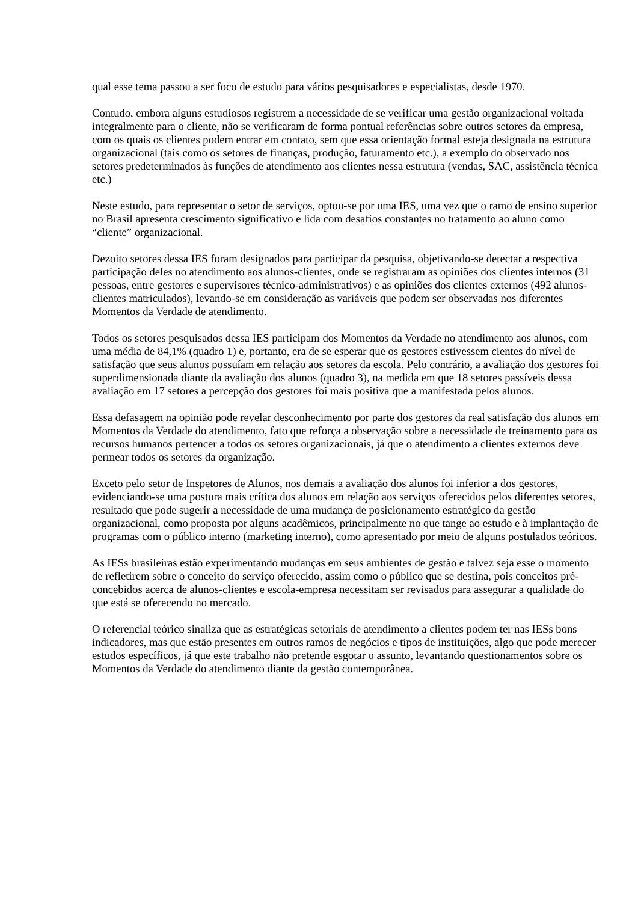qual esse tema passou a ser foco de estudo para vários pesquisadores e especialistas, desde 1970.
Contudo, embora alguns estudiosos registrem a necessidade de se verificar uma gestão organizacional voltada integralmente para o cliente, não se verificaram de forma pontual referências sobre outros setores da empresa, com os quais os clientes podem entrar em contato, sem que essa orientação formal esteja designada na estrutura organizacional (tais como os setores de finanças, produção, faturamento etc.), a exemplo do observado nos setores predeterminados às funções de atendimento aos clientes nessa estrutura (vendas, SAC, assistência técnica etc.)
Neste estudo, para representar o setor de serviços, optou-se por uma IES, uma vez que o ramo de ensino superior no Brasil apresenta crescimento significativo e lida com desafios constantes no tratamento ao aluno como “cliente” organizacional.
Dezoito setores dessa IES foram designados para participar da pesquisa, objetivando-se detectar a respectiva participação deles no atendimento aos alunos-clientes, onde se registraram as opiniões dos clientes internos (31 pessoas, entre gestores e supervisores técnico-administrativos) e as opiniões dos clientes externos (492 alunos-clientes matriculados), levando-se em consideração as variáveis que podem ser observadas nos diferentes Momentos da Verdade de atendimento.
Todos os setores pesquisados dessa IES participam dos Momentos da Verdade no atendimento aos alunos, com uma média de 84,1% (quadro 1) e, portanto, era de se esperar que os gestores estivessem cientes do nível de satisfação que seus alunos possuíam em relação aos setores da escola. Pelo contrário, a avaliação dos gestores foi superdimensionada diante da avaliação dos alunos (quadro 3), na medida em que 18 setores passíveis dessa avaliação em 17 setores a percepção dos gestores foi mais positiva que a manifestada pelos alunos.
Essa defasagem na opinião pode revelar desconhecimento por parte dos gestores da real satisfação dos alunos em Momentos da Verdade do atendimento, fato que reforça a observação sobre a necessidade de treinamento para os recursos humanos pertencer a todos os setores organizacionais, já que o atendimento a clientes externos deve permear todos os setores da organização.
Exceto pelo setor de Inspetores de Alunos, nos demais a avaliação dos alunos foi inferior a dos gestores, evidenciando-se uma postura mais crítica dos alunos em relação aos serviços oferecidos pelos diferentes setores, resultado que pode sugerir a necessidade de uma mudança de posicionamento estratégico da gestão organizacional, como proposta por alguns acadêmicos, principalmente no que tange ao estudo e à implantação de programas com o público interno (marketing interno), como apresentado por meio de alguns postulados teóricos.
As IESs brasileiras estão experimentando mudanças em seus ambientes de gestão e talvez seja esse o momento de refletirem sobre o conceito do serviço oferecido, assim como o público que se destina, pois conceitos pré-concebidos acerca de alunos-clientes e escola-empresa necessitam ser revisados para assegurar a qualidade do que está se oferecendo no mercado.
O referencial teórico sinaliza que as estratégicas setoriais de atendimento a clientes podem ter nas IESs bons indicadores, mas que estão presentes em outros ramos de negócios e tipos de instituições, algo que pode merecer estudos específicos, já que este trabalho não pretende esgotar o assunto, levantando questionamentos sobre os Momentos da Verdade do atendimento diante da gestão contemporânea.